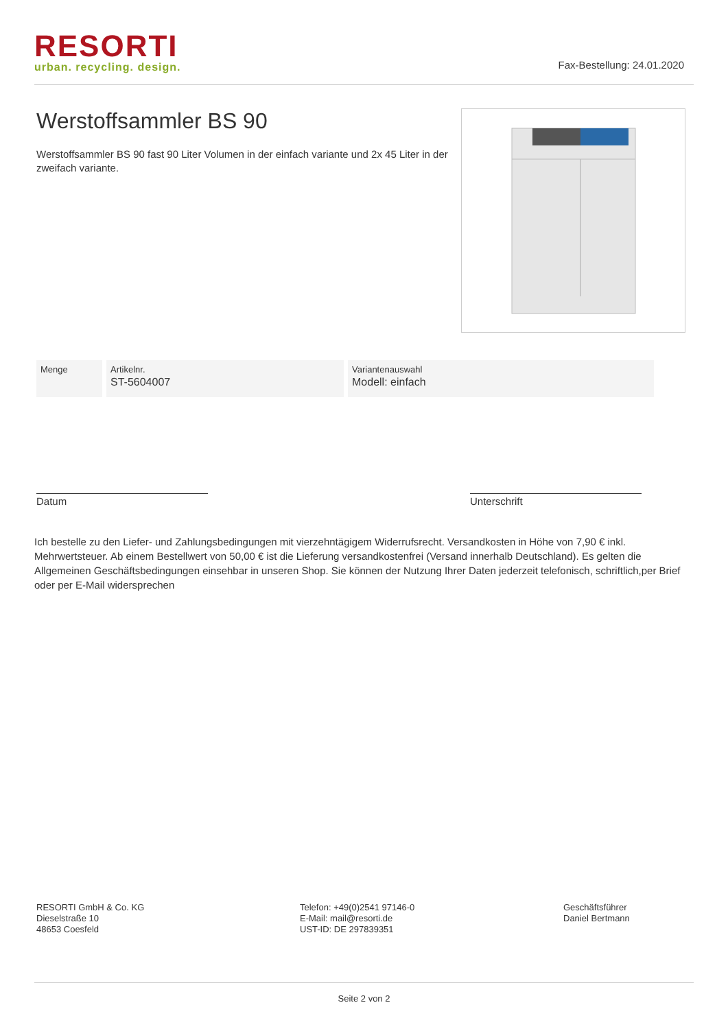RESORTI
urban. recycling. design.
Fax-Bestellung: 24.01.2020
Werstoffsammler BS 90
Werstoffsammler BS 90 fast 90 Liter Volumen in der einfach variante und 2x 45 Liter in der zweifach variante.
| Menge | Artikelnr. ST-5604007 | Variantenauswahl Modell: einfach |
Datum Unterschrift
Ich bestelle zu den Liefer- und Zahlungsbedingungen mit vierzehntägigem Widerrufsrecht. Versandkosten in Höhe von 7,90 € inkl. Mehrwertsteuer. Ab einem Bestellwert von 50,00 € ist die Lieferung versandkostenfrei (Versand innerhalb Deutschland). Es gelten die Allgemeinen Geschäftsbedingungen einsehbar in unseren Shop. Sie können der Nutzung Ihrer Daten jederzeit telefonisch, schriftlich,per Brief oder per E-Mail widersprechen
RESORTI GmbH & Co. KG
Dieselstraße 10
48653 Coesfeld
Telefon: +49(0)2541 97146-0
E-Mail: mail@resorti.de
UST-ID: DE 297839351
Geschäftsführer
Daniel Bertmann
Seite 2 von 2